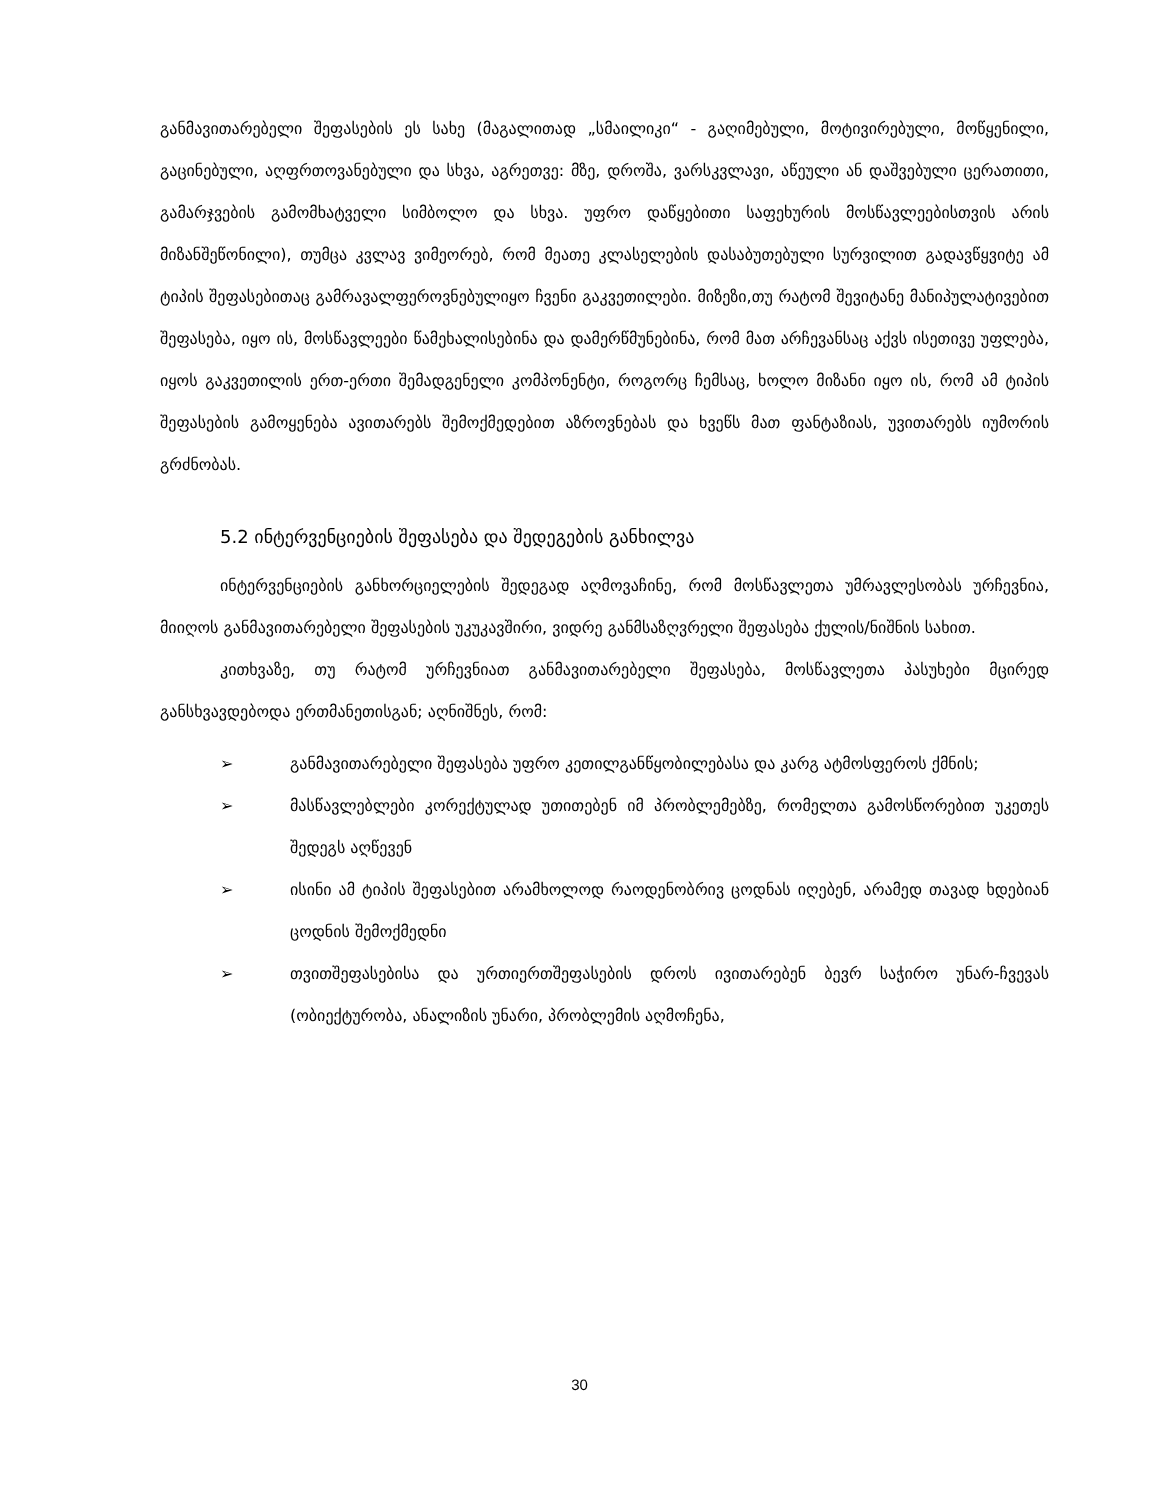განმავითარებელი შეფასების ეს სახე (მაგალითად „სმაილიკი“ - გაღიმებული, მოტივირებული, მოწყენილი, გაცინებული, აღფრთოვანებული და სხვა, აგრეთვე: მზე, დროშა, ვარსკვლავი, აწეული ან დაშვებული ცერათითი, გამარჯვების გამომხატველი სიმბოლო და სხვა. უფრო დაწყებითი საფეხურის მოსწავლეებისთვის არის მიზანშეწონილი), თუმცა კვლავ ვიმეორებ, რომ მეათე კლასელების დასაბუთებული სურვილით გადავწყვიტე ამ ტიპის შეფასებითაც გამრავალფეროვნებულიყო ჩვენი გაკვეთილები. მიზეზი,თუ რატომ შევიტანე მანიპულატივებით შეფასება, იყო ის, მოსწავლეები წამეხალისებინა და დამერწმუნებინა, რომ მათ არჩევანსაც აქვს ისეთივე უფლება, იყოს გაკვეთილის ერთ-ერთი შემადგენელი კომპონენტი, როგორც ჩემსაც, ხოლო მიზანი იყო ის, რომ ამ ტიპის შეფასების გამოყენება ავითარებს შემოქმედებით აზროვნებას და ხვეწს მათ ფანტაზიას, უვითარებს იუმორის გრძნობას.
5.2 ინტერვენციების შეფასება და შედეგების განხილვა
ინტერვენციების განხორციელების შედეგად აღმოვაჩინე, რომ მოსწავლეთა უმრავლესობას ურჩევნია, მიიღოს განმავითარებელი შეფასების უკუკავშირი, ვიდრე განმსაზღვრელი შეფასება ქულის/ნიშნის სახით.
კითხვაზე, თუ რატომ ურჩევნიათ განმავითარებელი შეფასება, მოსწავლეთა პასუხები მცირედ განსხვავდებოდა ერთმანეთისგან; აღნიშნეს, რომ:
➢ განმავითარებელი შეფასება უფრო კეთილგანწყობილებასა და კარგ ატმოსფეროს ქმნის;
➢ მასწავლებლები კორექტულად უთითებენ იმ პრობლემებზე, რომელთა გამოსწორებით უკეთეს შედეგს აღწევენ
➢ ისინი ამ ტიპის შეფასებით არამხოლოდ რაოდენობრივ ცოდნას იღებენ, არამედ თავად ხდებიან ცოდნის შემოქმედნი
➢ თვითშეფასებისა და ურთიერთშეფასების დროს ივითარებენ ბევრ საჭირო უნარ-ჩვევას (ობიექტურობა, ანალიზის უნარი, პრობლემის აღმოჩენა,
30